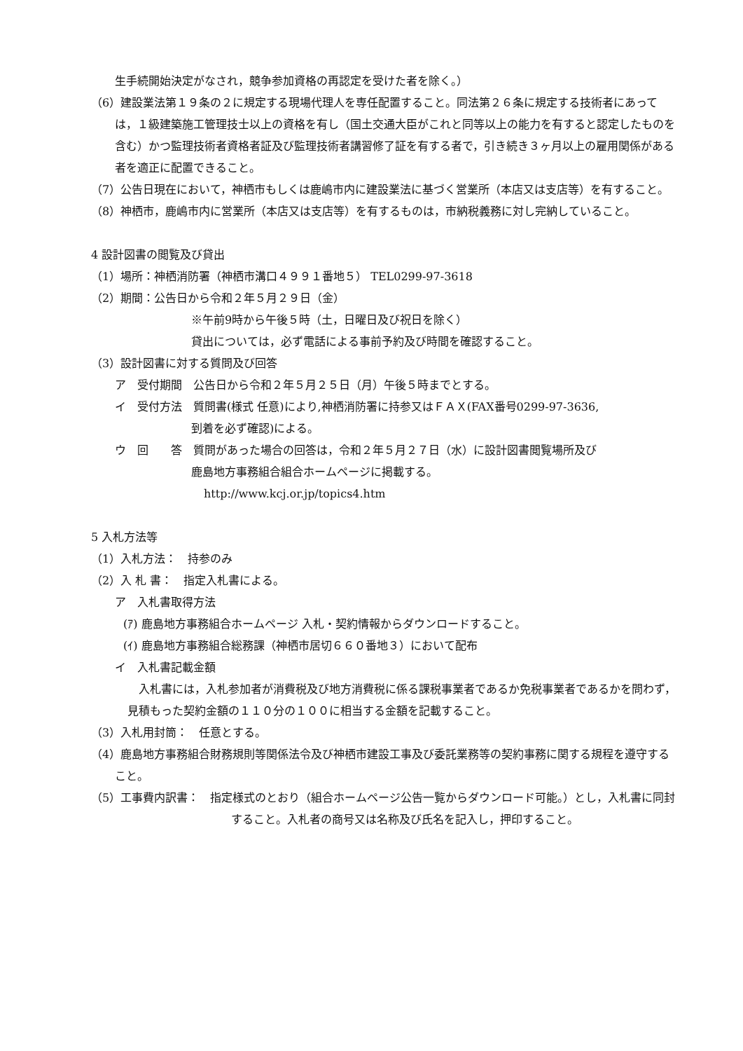生手続開始決定がなされ，競争参加資格の再認定を受けた者を除く。）
（6）建設業法第１９条の２に規定する現場代理人を専任配置すること。同法第２６条に規定する技術者にあっては，１級建築施工管理技士以上の資格を有し（国土交通大臣がこれと同等以上の能力を有すると認定したものを含む）かつ監理技術者資格者証及び監理技術者講習修了証を有する者で，引き続き３ヶ月以上の雇用関係がある者を適正に配置できること。
（7）公告日現在において，神栖市もしくは鹿嶋市内に建設業法に基づく営業所（本店又は支店等）を有すること。
（8）神栖市，鹿嶋市内に営業所（本店又は支店等）を有するものは，市納税義務に対し完納していること。
4 設計図書の閲覧及び貸出
（1）場所：神栖消防署（神栖市溝口４９９１番地５） TEL0299-97-3618
（2）期間：公告日から令和２年５月２９日（金）
※午前9時から午後５時（土，日曜日及び祝日を除く）
貸出については，必ず電話による事前予約及び時間を確認すること。
（3）設計図書に対する質問及び回答
ア　受付期間　公告日から令和２年５月２５日（月）午後５時までとする。
イ　受付方法　質問書(様式 任意)により,神栖消防署に持参又はＦＡＸ(FAX番号0299-97-3636,
到着を必ず確認)による。
ウ　回　　答　質問があった場合の回答は，令和２年５月２７日（水）に設計図書閲覧場所及び
鹿島地方事務組合組合ホームページに掲載する。
http://www.kcj.or.jp/topics4.htm
5 入札方法等
（1）入札方法：　持参のみ
（2）入 札 書：　指定入札書による。
ア　入札書取得方法
(ｱ) 鹿島地方事務組合ホームページ 入札・契約情報からダウンロードすること。
(ｲ) 鹿島地方事務組合総務課（神栖市居切６６０番地３）において配布
イ　入札書記載金額
入札書には，入札参加者が消費税及び地方消費税に係る課税事業者であるか免税事業者であるかを問わず，見積もった契約金額の１１０分の１００に相当する金額を記載すること。
（3）入札用封筒：　任意とする。
（4）鹿島地方事務組合財務規則等関係法令及び神栖市建設工事及び委託業務等の契約事務に関する規程を遵守すること。
（5）工事費内訳書：　指定様式のとおり（組合ホームページ公告一覧からダウンロード可能。）とし，入札書に同封すること。入札者の商号又は名称及び氏名を記入し，押印すること。